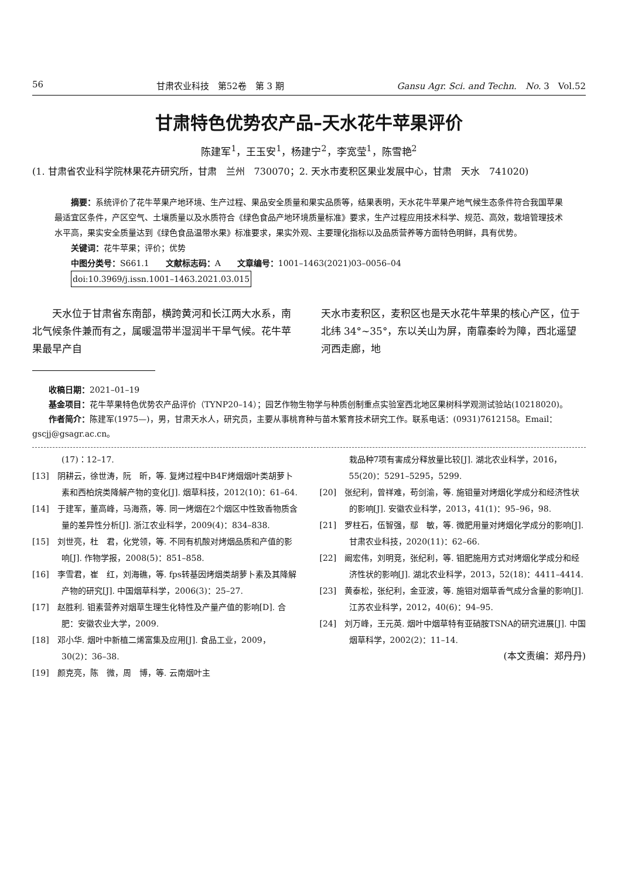56 甘肃农业科技　第52卷　第 3 期 Gansu Agr. Sci. and Techn.　No. 3　Vol.52
甘肃特色优势农产品–天水花牛苹果评价
陈建军<sup>1</sup>，王玉安<sup>1</sup>，杨建宁<sup>2</sup>，李宽莹<sup>1</sup>，陈雪艳<sup>2</sup>
(1. 甘肃省农业科学院林果花卉研究所，甘肃　兰州　730070；2. 天水市麦积区果业发展中心，甘肃　天水　741020)
摘要：系统评价了花牛苹果产地环境、生产过程、果品安全质量和果实品质等，结果表明，天水花牛苹果产地气候生态条件符合我国苹果最适宜区条件，产区空气、土壤质量以及水质符合《绿色食品产地环境质量标准》要求，生产过程应用技术科学、规范、高效，栽培管理技术水平高，果实安全质量达到《绿色食品温带水果》标准要求，果实外观、主要理化指标以及品质营养等方面特色明鲜，具有优势。
关键词：花牛苹果；评价；优势
中图分类号：S661.1　　文献标志码：A　　文章编号：1001–1463(2021)03–0056–04
doi:10.3969/j.issn.1001–1463.2021.03.015
天水位于甘肃省东南部，横跨黄河和长江两大水系，南北气候条件兼而有之，属暖温带半湿润半干旱气候。花牛苹果最早产自
天水市麦积区，麦积区也是天水花牛苹果的核心产区，位于北纬 34°~35°，东以关山为屏，南靠秦岭为障，西北遥望河西走廊，地
收稿日期：2021–01–19
基金项目：花牛苹果特色优势农产品评价（TYNP20–14）；园艺作物生物学与种质创制重点实验室西北地区果树科学观测试验站(10218020)。
作者简介：陈建军(1975—)，男，甘肃天水人，研究员，主要从事桃育种与苗木繁育技术研究工作。联系电话：(0931)7612158。Email：gscjj@gsagr.ac.cn。
(17)：12–17.
[13]　阴耕云，徐世涛，阮　昕，等. 复烤过程中B4F烤烟烟叶类胡萝卜素和西柏烷类降解产物的变化[J]. 烟草科技，2012(10)：61–64.
[14]　于建军，董高峰，马海燕，等. 同一烤烟在2个烟区中性致香物质含量的差异性分析[J]. 浙江农业科学，2009(4)：834–838.
[15]　刘世亮，杜　君，化党领，等. 不同有机酸对烤烟品质和产值的影响[J]. 作物学报，2008(5)：851–858.
[16]　李雪君，崔　红，刘海礁，等. fps转基因烤烟类胡萝卜素及其降解产物的研究[J]. 中国烟草科学，2006(3)：25–27.
[17]　赵胜利. 钼素营养对烟草生理生化特性及产量产值的影响[D]. 合肥：安徽农业大学，2009.
[18]　邓小华. 烟叶中新植二烯富集及应用[J]. 食品工业，2009，30(2)：36–38.
[19]　颜克亮，陈　微，周　博，等. 云南烟叶主
栽品种7项有害成分释放量比较[J]. 湖北农业科学，2016，55(20)：5291–5295，5299.
[20]　张纪利，曾祥难，苟剑渝，等. 施钼量对烤烟化学成分和经济性状的影响[J]. 安徽农业科学，2013，41(1)：95–96，98.
[21]　罗柱石，伍智强，鄢　敏，等. 微肥用量对烤烟化学成分的影响[J]. 甘肃农业科技，2020(11)：62–66.
[22]　阚宏伟，刘明竞，张纪利，等. 钼肥施用方式对烤烟化学成分和经济性状的影响[J]. 湖北农业科学，2013，52(18)：4411–4414.
[23]　黄泰松，张纪利，金亚波，等. 施钼对烟草香气成分含量的影响[J]. 江苏农业科学，2012，40(6)：94–95.
[24]　刘万峰，王元英. 烟叶中烟草特有亚硝胺TSNA的研究进展[J]. 中国烟草科学，2002(2)：11–14.
(本文责编：郑丹丹)